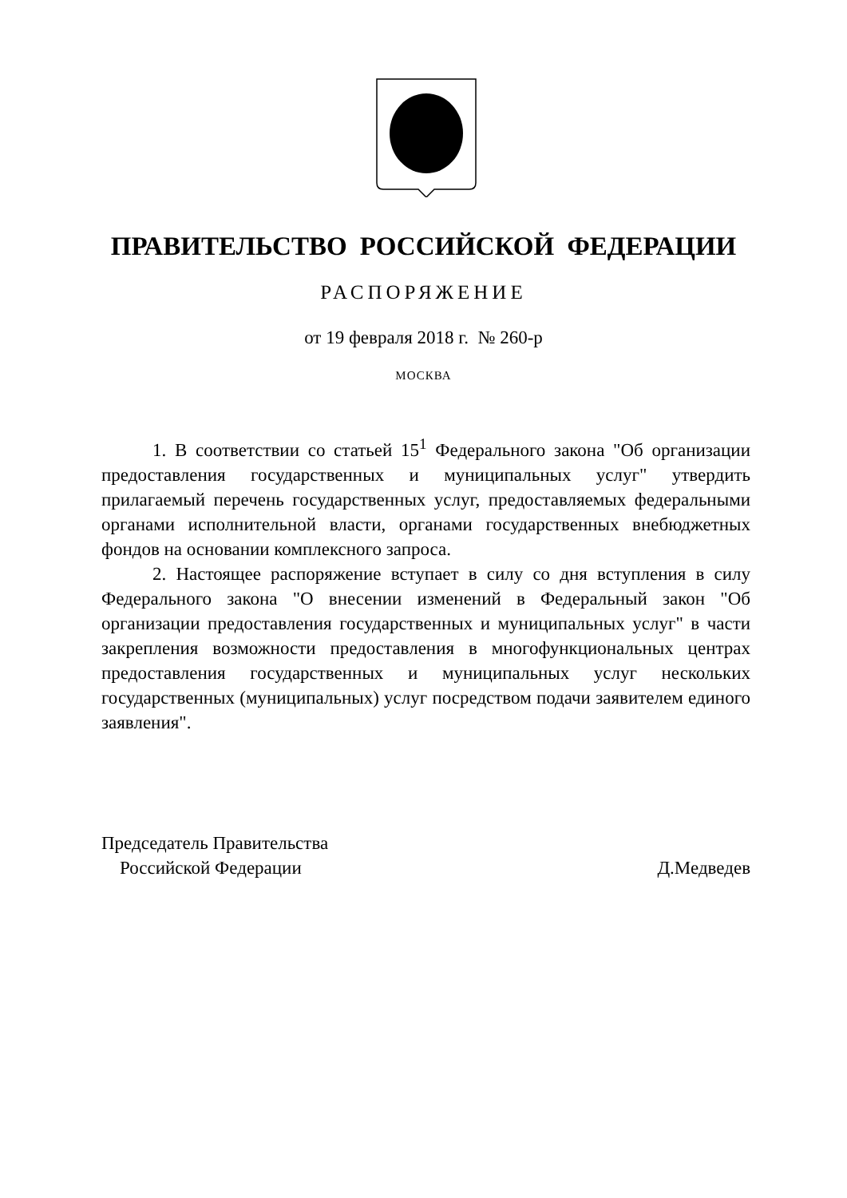ПРАВИТЕЛЬСТВО РОССИЙСКОЙ ФЕДЕРАЦИИ
РАСПОРЯЖЕНИЕ
от 19 февраля 2018 г. № 260-р
МОСКВА
1. В соответствии со статьей 15<sup>1</sup> Федерального закона "Об организации предоставления государственных и муниципальных услуг" утвердить прилагаемый перечень государственных услуг, предоставляемых федеральными органами исполнительной власти, органами государственных внебюджетных фондов на основании комплексного запроса.
2. Настоящее распоряжение вступает в силу со дня вступления в силу Федерального закона "О внесении изменений в Федеральный закон "Об организации предоставления государственных и муниципальных услуг" в части закрепления возможности предоставления в многофункциональных центрах предоставления государственных и муниципальных услуг нескольких государственных (муниципальных) услуг посредством подачи заявителем единого заявления".
Председатель Правительства
Российской Федерации
Д.Медведев